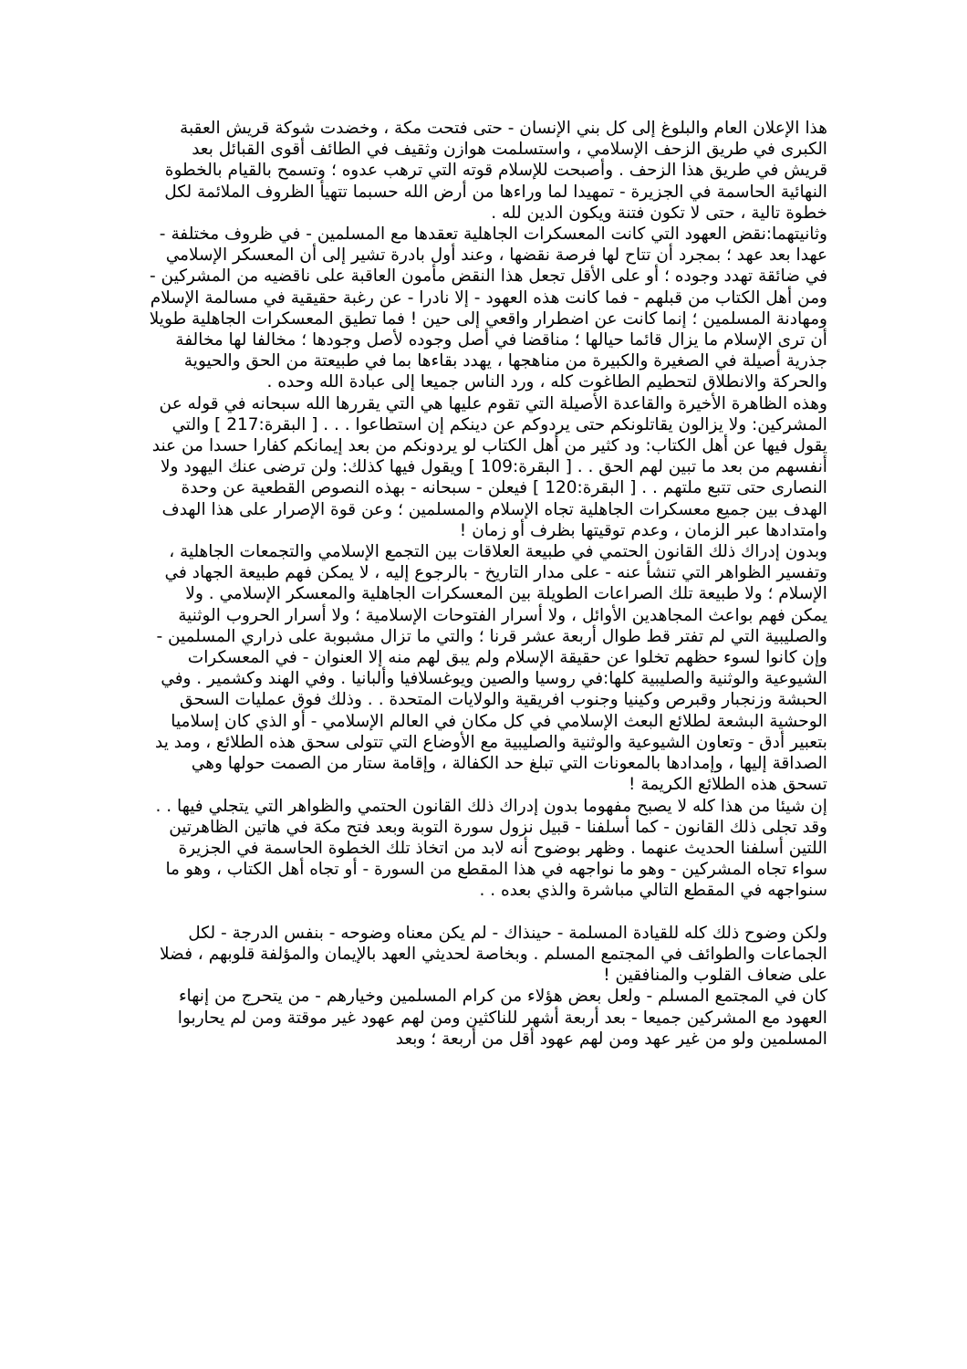هذا الإعلان العام والبلوغ إلى كل بني الإنسان - حتى فتحت مكة ، وخضدت شوكة قريش العقبة الكبرى في طريق الزحف الإسلامي ، واستسلمت هوازن وثقيف في الطائف أقوى القبائل بعد قريش في طريق هذا الزحف . وأصبحت للإسلام قوته التي ترهب عدوه ؛ وتسمح بالقيام بالخطوة النهائية الحاسمة في الجزيرة - تمهيدا لما وراءها من أرض الله حسبما تتهيأ الظروف الملائمة لكل خطوة تالية ، حتى لا تكون فتنة ويكون الدين لله .
وثانيتهما:نقض العهود التي كانت المعسكرات الجاهلية تعقدها مع المسلمين - في ظروف مختلفة - عهدا بعد عهد ؛ بمجرد أن تتاح لها فرصة نقضها ، وعند أول بادرة تشير إلى أن المعسكر الإسلامي في ضائقة تهدد وجوده ؛ أو على الأقل تجعل هذا النقض مأمون العاقبة على ناقضيه من المشركين - ومن أهل الكتاب من قبلهم - فما كانت هذه العهود - إلا نادرا - عن رغبة حقيقية في مسالمة الإسلام ومهادنة المسلمين ؛ إنما كانت عن اضطرار واقعي إلى حين ! فما تطيق المعسكرات الجاهلية طويلا أن ترى الإسلام ما يزال قائما حيالها ؛ مناقضا في أصل وجوده لأصل وجودها ؛ مخالفا لها مخالفة جذرية أصيلة في الصغيرة والكبيرة من مناهجها ، يهدد بقاءها بما في طبيعتة من الحق والحيوية والحركة والانطلاق لتحطيم الطاغوت كله ، ورد الناس جميعا إلى عبادة الله وحده .
وهذه الظاهرة الأخيرة والقاعدة الأصيلة التي تقوم عليها هي التي يقررها الله سبحانه في قوله عن المشركين: ولا يزالون يقاتلونكم حتى يردوكم عن دينكم إن استطاعوا . . . [ البقرة:217 ] والتي يقول فيها عن أهل الكتاب: ود كثير من أهل الكتاب لو يردونكم من بعد إيمانكم كفارا حسدا من عند أنفسهم من بعد ما تبين لهم الحق . . [ البقرة:109 ] ويقول فيها كذلك: ولن ترضى عنك اليهود ولا النصارى حتى تتبع ملتهم . . [ البقرة:120 ] فيعلن - سبحانه - بهذه النصوص القطعية عن وحدة الهدف بين جميع معسكرات الجاهلية تجاه الإسلام والمسلمين ؛ وعن قوة الإصرار على هذا الهدف وامتدادها عبر الزمان ، وعدم توقيتها بظرف أو زمان !
وبدون إدراك ذلك القانون الحتمي في طبيعة العلاقات بين التجمع الإسلامي والتجمعات الجاهلية ، وتفسير الظواهر التي تنشأ عنه - على مدار التاريخ - بالرجوع إليه ، لا يمكن فهم طبيعة الجهاد في الإسلام ؛ ولا طبيعة تلك الصراعات الطويلة بين المعسكرات الجاهلية والمعسكر الإسلامي . ولا يمكن فهم بواعث المجاهدين الأوائل ، ولا أسرار الفتوحات الإسلامية ؛ ولا أسرار الحروب الوثنية والصليبية التي لم تفتر قط طوال أربعة عشر قرنا ؛ والتي ما تزال مشبوبة على ذراري المسلمين - وإن كانوا لسوء حظهم تخلوا عن حقيقة الإسلام ولم يبق لهم منه إلا العنوان - في المعسكرات الشيوعية والوثنية والصليبية كلها:في روسيا والصين ويوغسلافيا وألبانيا . وفي الهند وكشمير . وفي الحبشة وزنجبار وقبرص وكينيا وجنوب افريقية والولايات المتحدة . . وذلك فوق عمليات السحق الوحشية البشعة لطلائع البعث الإسلامي في كل مكان في العالم الإسلامي - أو الذي كان إسلاميا بتعبير أدق - وتعاون الشيوعية والوثنية والصليبية مع الأوضاع التي تتولى سحق هذه الطلائع ، ومد يد الصداقة إليها ، وإمدادها بالمعونات التي تبلغ حد الكفالة ، وإقامة ستار من الصمت حولها وهي تسحق هذه الطلائع الكريمة !
إن شيئا من هذا كله لا يصبح مفهوما بدون إدراك ذلك القانون الحتمي والظواهر التي يتجلي فيها . .
وقد تجلى ذلك القانون - كما أسلفنا - قبيل نزول سورة التوبة وبعد فتح مكة في هاتين الظاهرتين اللتين أسلفنا الحديث عنهما . وظهر بوضوح أنه لابد من اتخاذ تلك الخطوة الحاسمة في الجزيرة سواء تجاه المشركين - وهو ما نواجهه في هذا المقطع من السورة - أو تجاه أهل الكتاب ، وهو ما سنواجهه في المقطع التالي مباشرة والذي بعده . .
ولكن وضوح ذلك كله للقيادة المسلمة - حينذاك - لم يكن معناه وضوحه - بنفس الدرجة - لكل الجماعات والطوائف في المجتمع المسلم . وبخاصة لحديثي العهد بالإيمان والمؤلفة قلوبهم ، فضلا على ضعاف القلوب والمنافقين !
كان في المجتمع المسلم - ولعل بعض هؤلاء من كرام المسلمين وخيارهم - من يتحرج من إنهاء العهود مع المشركين جميعا - بعد أربعة أشهر للناكثين ومن لهم عهود غير موقتة ومن لم يحاربوا المسلمين ولو من غير عهد ومن لهم عهود أقل من أربعة ؛ وبعد